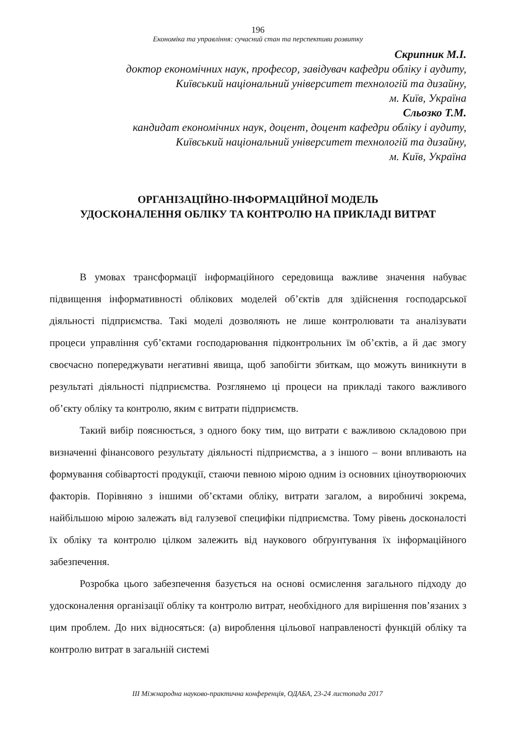196
Економіка та управління: сучасний стан та перспективи розвитку
Скрипник М.І.
доктор економічних наук, професор, завідувач кафедри обліку і аудиту,
Київський національний університет технологій та дизайну,
м. Київ, Україна
Сльозко Т.М.
кандидат економічних наук, доцент, доцент кафедри обліку і аудиту,
Київський національний університет технологій та дизайну,
м. Київ, Україна
ОРГАНІЗАЦІЙНО-ІНФОРМАЦІЙНОЇ МОДЕЛЬ
УДОСКОНАЛЕННЯ ОБЛІКУ ТА КОНТРОЛЮ НА ПРИКЛАДІ ВИТРАТ
В умовах трансформації інформаційного середовища важливе значення набуває підвищення інформативності облікових моделей об’єктів для здійснення господарської діяльності підприємства. Такі моделі дозволяють не лише контролювати та аналізувати процеси управління суб’єктами господарювання підконтрольних їм об’єктів, а й дає змогу своєчасно попереджувати негативні явища, щоб запобігти збиткам, що можуть виникнути в результаті діяльності підприємства. Розглянемо ці процеси на прикладі такого важливого об’єкту обліку та контролю, яким є витрати підприємств.
Такий вибір пояснюється, з одного боку тим, що витрати є важливою складовою при визначенні фінансового результату діяльності підприємства, а з іншого – вони впливають на формування собівартості продукції, стаючи певною мірою одним із основних ціноутворюючих факторів. Порівняно з іншими об’єктами обліку, витрати загалом, а виробничі зокрема, найбільшою мірою залежать від галузевої специфіки підприємства. Тому рівень досконалості їх обліку та контролю цілком залежить від наукового обґрунтування їх інформаційного забезпечення.
Розробка цього забезпечення базується на основі осмислення загального підходу до удосконалення організації обліку та контролю витрат, необхідного для вирішення пов’язаних з цим проблем. До них відносяться: (а) вироблення цільової направленості функцій обліку та контролю витрат в загальній системі
ІІІ Міжнародна науково-практична конференція, ОДАБА, 23-24 листопада 2017